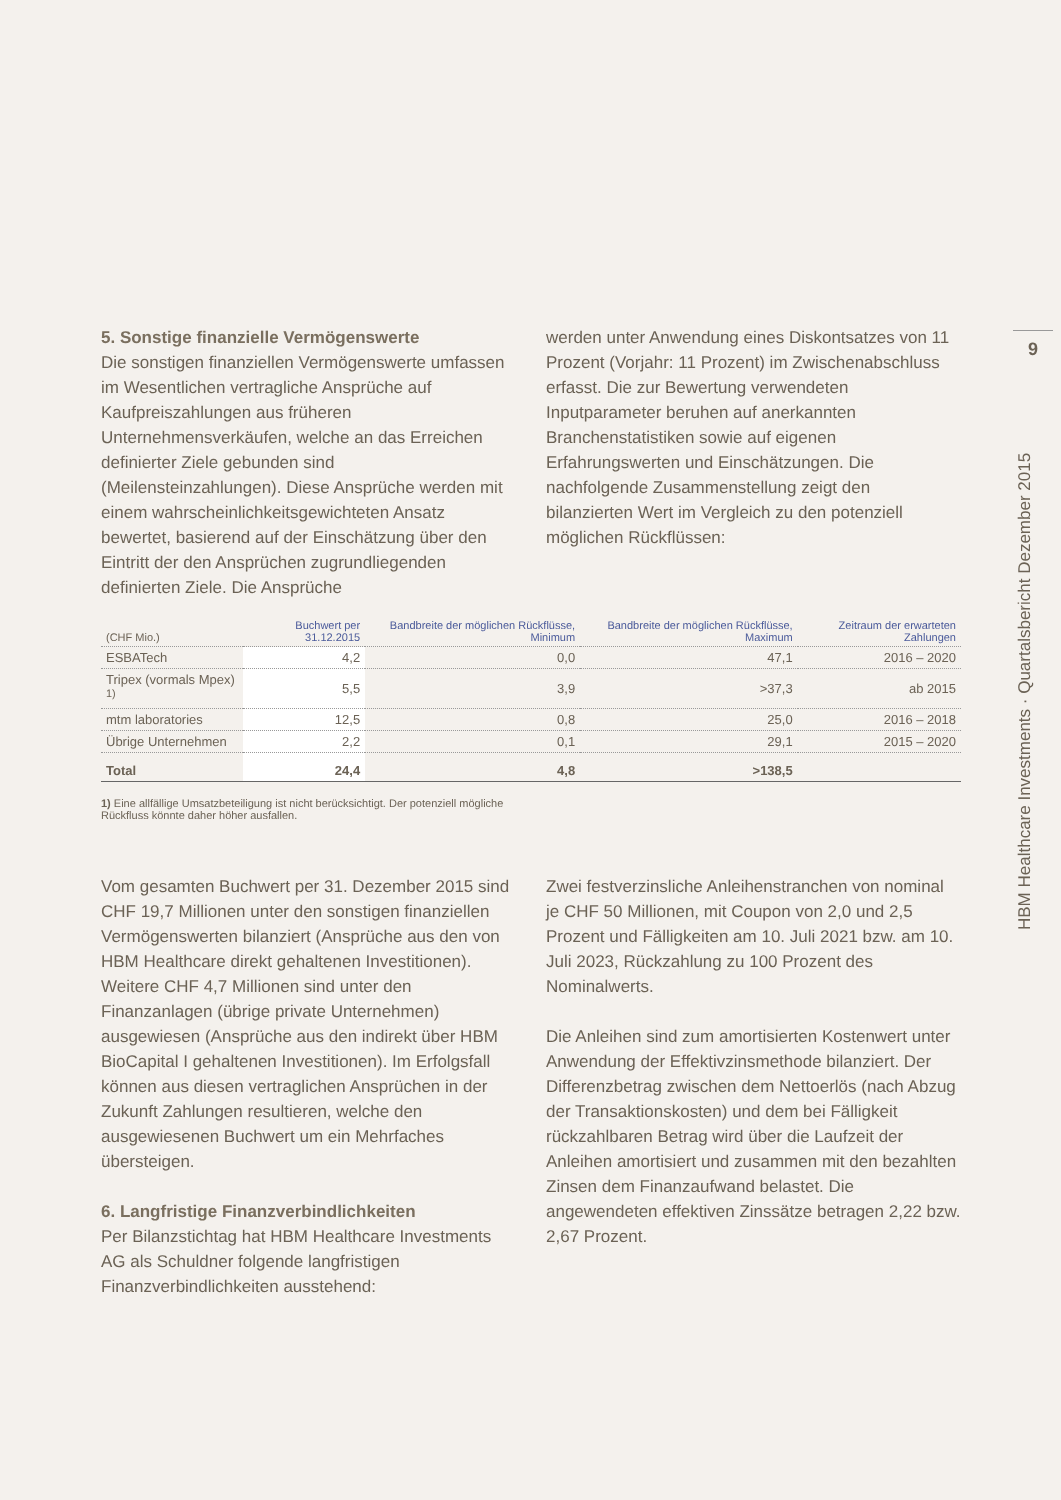9
HBM Healthcare Investments · Quartalsbericht Dezember 2015
5. Sonstige finanzielle Vermögenswerte
Die sonstigen finanziellen Vermögenswerte umfassen im Wesentlichen vertragliche Ansprüche auf Kaufpreiszahlungen aus früheren Unternehmensverkäufen, welche an das Erreichen definierter Ziele gebunden sind (Meilensteinzahlungen). Diese Ansprüche werden mit einem wahrscheinlichkeitsgewichteten Ansatz bewertet, basierend auf der Einschätzung über den Eintritt der den Ansprüchen zugrundliegenden definierten Ziele. Die Ansprüche
werden unter Anwendung eines Diskontsatzes von 11 Prozent (Vorjahr: 11 Prozent) im Zwischenabschluss erfasst. Die zur Bewertung verwendeten Inputparameter beruhen auf anerkannten Branchenstatistiken sowie auf eigenen Erfahrungswerten und Einschätzungen. Die nachfolgende Zusammenstellung zeigt den bilanzierten Wert im Vergleich zu den potenziell möglichen Rückflüssen:
| (CHF Mio.) | Buchwert per 31.12.2015 | Bandbreite der möglichen Rückflüsse, Minimum | Bandbreite der möglichen Rückflüsse, Maximum | Zeitraum der erwarteten Zahlungen |
| --- | --- | --- | --- | --- |
| ESBATech | 4,2 | 0,0 | 47,1 | 2016 – 2020 |
| Tripex (vormals Mpex) <sup>1)</sup> | 5,5 | 3,9 | >37,3 | ab 2015 |
| mtm laboratories | 12,5 | 0,8 | 25,0 | 2016 – 2018 |
| Übrige Unternehmen | 2,2 | 0,1 | 29,1 | 2015 – 2020 |
| Total | 24,4 | 4,8 | >138,5 | |
1) Eine allfällige Umsatzbeteiligung ist nicht berücksichtigt. Der potenziell mögliche Rückfluss könnte daher höher ausfallen.
Vom gesamten Buchwert per 31. Dezember 2015 sind CHF 19,7 Millionen unter den sonstigen finanziellen Vermögenswerten bilanziert (Ansprüche aus den von HBM Healthcare direkt gehaltenen Investitionen). Weitere CHF 4,7 Millionen sind unter den Finanzanlagen (übrige private Unternehmen) ausgewiesen (Ansprüche aus den indirekt über HBM BioCapital I gehaltenen Investitionen). Im Erfolgsfall können aus diesen vertraglichen Ansprüchen in der Zukunft Zahlungen resultieren, welche den ausgewiesenen Buchwert um ein Mehrfaches übersteigen.
6. Langfristige Finanzverbindlichkeiten
Per Bilanzstichtag hat HBM Healthcare Investments AG als Schuldner folgende langfristigen Finanzverbindlichkeiten ausstehend:
Zwei festverzinsliche Anleihenstranchen von nominal je CHF 50 Millionen, mit Coupon von 2,0 und 2,5 Prozent und Fälligkeiten am 10. Juli 2021 bzw. am 10. Juli 2023, Rückzahlung zu 100 Prozent des Nominalwerts.
Die Anleihen sind zum amortisierten Kostenwert unter Anwendung der Effektivzinsmethode bilanziert. Der Differenzbetrag zwischen dem Nettoerlös (nach Abzug der Transaktionskosten) und dem bei Fälligkeit rückzahlbaren Betrag wird über die Laufzeit der Anleihen amortisiert und zusammen mit den bezahlten Zinsen dem Finanzaufwand belastet. Die angewendeten effektiven Zinssätze betragen 2,22 bzw. 2,67 Prozent.